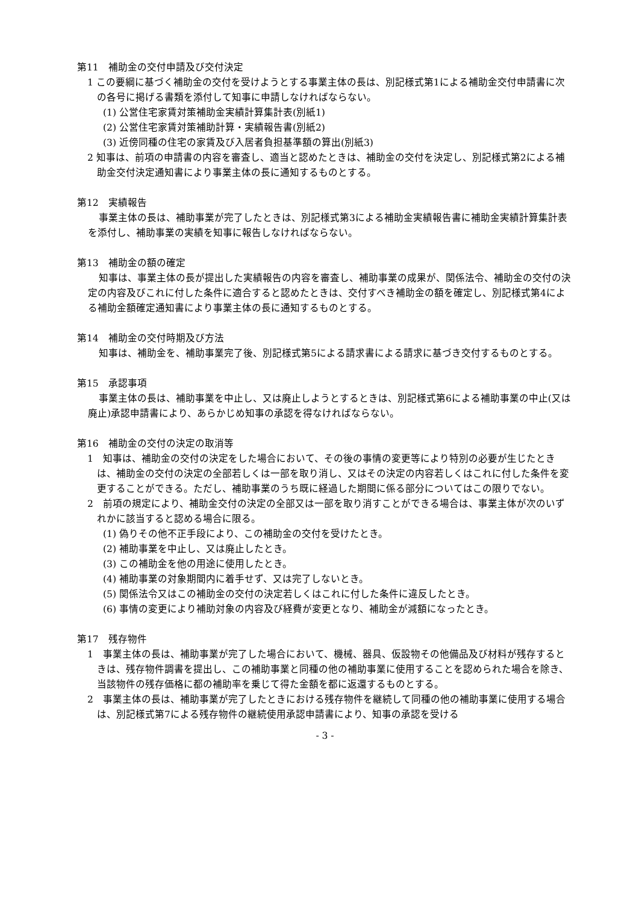第11　補助金の交付申請及び交付決定
1 この要綱に基づく補助金の交付を受けようとする事業主体の長は、別記様式第1による補助金交付申請書に次の各号に掲げる書類を添付して知事に申請しなければならない。
(1) 公営住宅家賃対策補助金実績計算集計表(別紙1)
(2) 公営住宅家賃対策補助計算・実績報告書(別紙2)
(3) 近傍同種の住宅の家賃及び入居者負担基準額の算出(別紙3)
2 知事は、前項の申請書の内容を審査し、適当と認めたときは、補助金の交付を決定し、別記様式第2による補助金交付決定通知書により事業主体の長に通知するものとする。
第12　実績報告
事業主体の長は、補助事業が完了したときは、別記様式第3による補助金実績報告書に補助金実績計算集計表を添付し、補助事業の実績を知事に報告しなければならない。
第13　補助金の額の確定
知事は、事業主体の長が提出した実績報告の内容を審査し、補助事業の成果が、関係法令、補助金の交付の決定の内容及びこれに付した条件に適合すると認めたときは、交付すべき補助金の額を確定し、別記様式第4による補助金額確定通知書により事業主体の長に通知するものとする。
第14　補助金の交付時期及び方法
知事は、補助金を、補助事業完了後、別記様式第5による請求書による請求に基づき交付するものとする。
第15　承認事項
事業主体の長は、補助事業を中止し、又は廃止しようとするときは、別記様式第6による補助事業の中止(又は廃止)承認申請書により、あらかじめ知事の承認を得なければならない。
第16　補助金の交付の決定の取消等
1　知事は、補助金の交付の決定をした場合において、その後の事情の変更等により特別の必要が生じたときは、補助金の交付の決定の全部若しくは一部を取り消し、又はその決定の内容若しくはこれに付した条件を変更することができる。ただし、補助事業のうち既に経過した期間に係る部分についてはこの限りでない。
2　前項の規定により、補助金交付の決定の全部又は一部を取り消すことができる場合は、事業主体が次のいずれかに該当すると認める場合に限る。
(1) 偽りその他不正手段により、この補助金の交付を受けたとき。
(2) 補助事業を中止し、又は廃止したとき。
(3) この補助金を他の用途に使用したとき。
(4) 補助事業の対象期間内に着手せず、又は完了しないとき。
(5) 関係法令又はこの補助金の交付の決定若しくはこれに付した条件に違反したとき。
(6) 事情の変更により補助対象の内容及び経費が変更となり、補助金が減額になったとき。
第17　残存物件
1　事業主体の長は、補助事業が完了した場合において、機械、器具、仮設物その他備品及び材料が残存するときは、残存物件調書を提出し、この補助事業と同種の他の補助事業に使用することを認められた場合を除き、当該物件の残存価格に都の補助率を乗じて得た金額を都に返還するものとする。
2　事業主体の長は、補助事業が完了したときにおける残存物件を継続して同種の他の補助事業に使用する場合は、別記様式第7による残存物件の継続使用承認申請書により、知事の承認を受ける
- 3 -